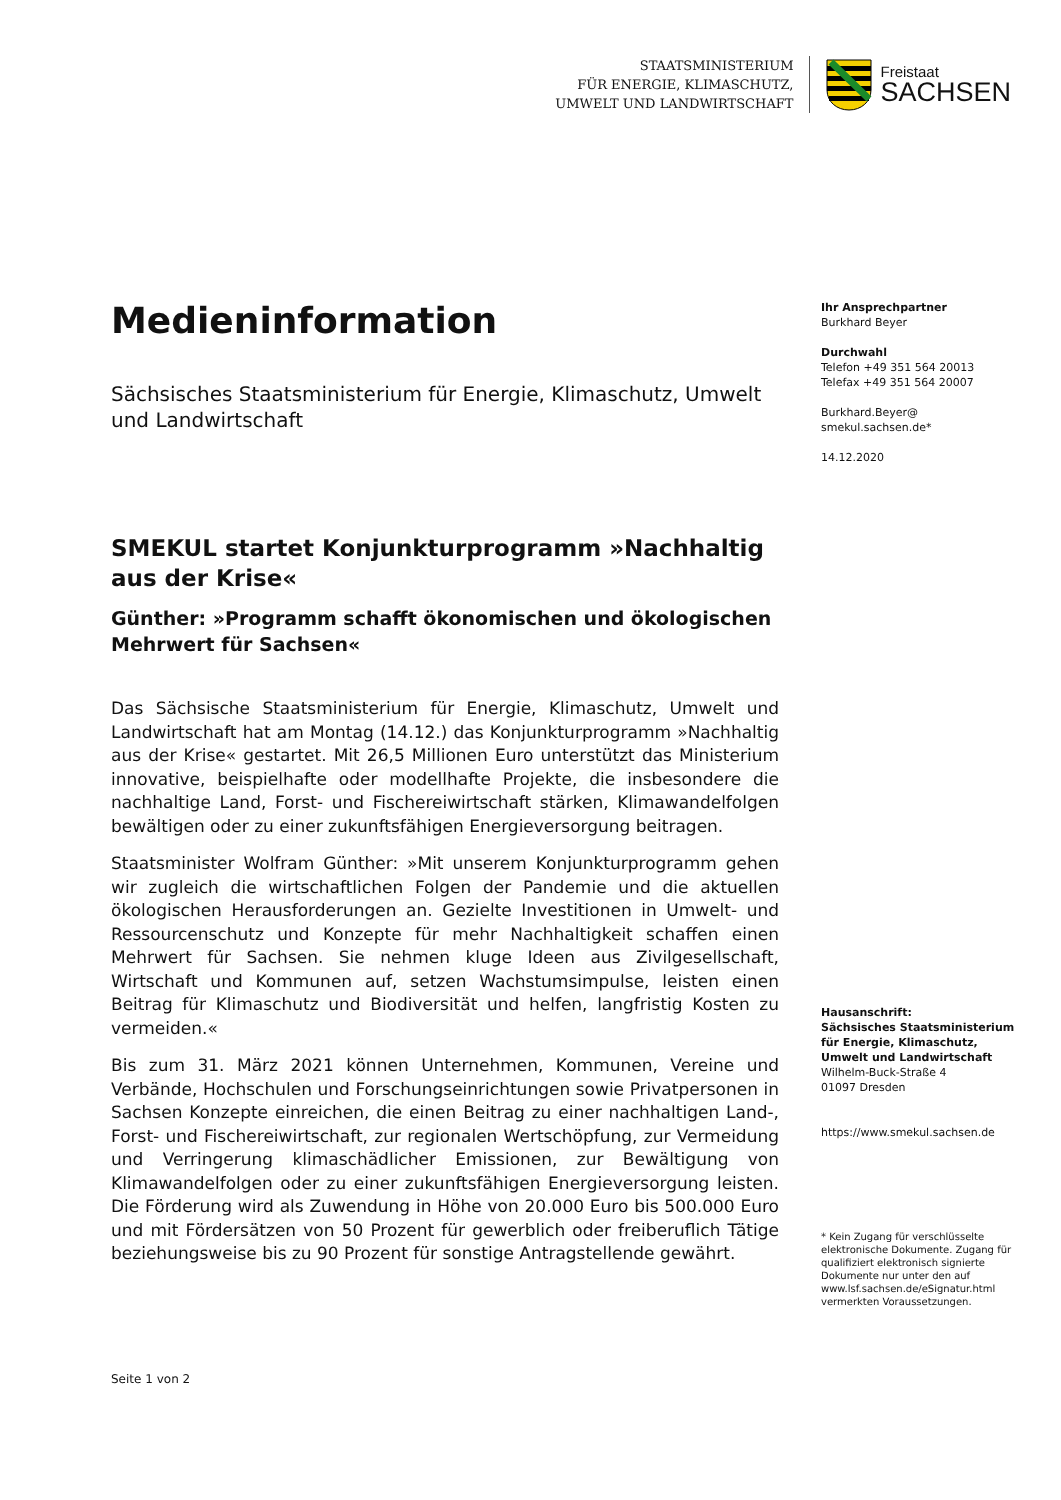STAATSMINISTERIUM
FÜR ENERGIE, KLIMASCHUTZ,
UMWELT UND LANDWIRTSCHAFT
Freistaat
SACHSEN
Medieninformation
Sächsisches Staatsministerium für Energie, Klimaschutz, Umwelt und Landwirtschaft
SMEKUL startet Konjunkturprogramm »Nachhaltig aus der Krise«
Günther: »Programm schafft ökonomischen und ökologischen Mehrwert für Sachsen«
Das Sächsische Staatsministerium für Energie, Klimaschutz, Umwelt und Landwirtschaft hat am Montag (14.12.) das Konjunkturprogramm »Nachhaltig aus der Krise« gestartet. Mit 26,5 Millionen Euro unterstützt das Ministerium innovative, beispielhafte oder modellhafte Projekte, die insbesondere die nachhaltige Land, Forst- und Fischereiwirtschaft stärken, Klimawandelfolgen bewältigen oder zu einer zukunftsfähigen Energieversorgung beitragen.
Staatsminister Wolfram Günther: »Mit unserem Konjunkturprogramm gehen wir zugleich die wirtschaftlichen Folgen der Pandemie und die aktuellen ökologischen Herausforderungen an. Gezielte Investitionen in Umwelt- und Ressourcenschutz und Konzepte für mehr Nachhaltigkeit schaffen einen Mehrwert für Sachsen. Sie nehmen kluge Ideen aus Zivilgesellschaft, Wirtschaft und Kommunen auf, setzen Wachstumsimpulse, leisten einen Beitrag für Klimaschutz und Biodiversität und helfen, langfristig Kosten zu vermeiden.«
Bis zum 31. März 2021 können Unternehmen, Kommunen, Vereine und Verbände, Hochschulen und Forschungseinrichtungen sowie Privatpersonen in Sachsen Konzepte einreichen, die einen Beitrag zu einer nachhaltigen Land-, Forst- und Fischereiwirtschaft, zur regionalen Wertschöpfung, zur Vermeidung und Verringerung klimaschädlicher Emissionen, zur Bewältigung von Klimawandelfolgen oder zu einer zukunftsfähigen Energieversorgung leisten. Die Förderung wird als Zuwendung in Höhe von 20.000 Euro bis 500.000 Euro und mit Fördersätzen von 50 Prozent für gewerblich oder freiberuflich Tätige beziehungsweise bis zu 90 Prozent für sonstige Antragstellende gewährt.
Ihr Ansprechpartner
Burkhard Beyer
Durchwahl
Telefon +49 351 564 20013
Telefax +49 351 564 20007
Burkhard.Beyer@
smekul.sachsen.de*
14.12.2020
Hausanschrift:
Sächsisches Staatsministerium für Energie, Klimaschutz, Umwelt und Landwirtschaft
Wilhelm-Buck-Straße 4
01097 Dresden
https://www.smekul.sachsen.de
* Kein Zugang für verschlüsselte elektronische Dokumente. Zugang für qualifiziert elektronisch signierte Dokumente nur unter den auf www.lsf.sachsen.de/eSignatur.html vermerkten Voraussetzungen.
Seite 1 von 2